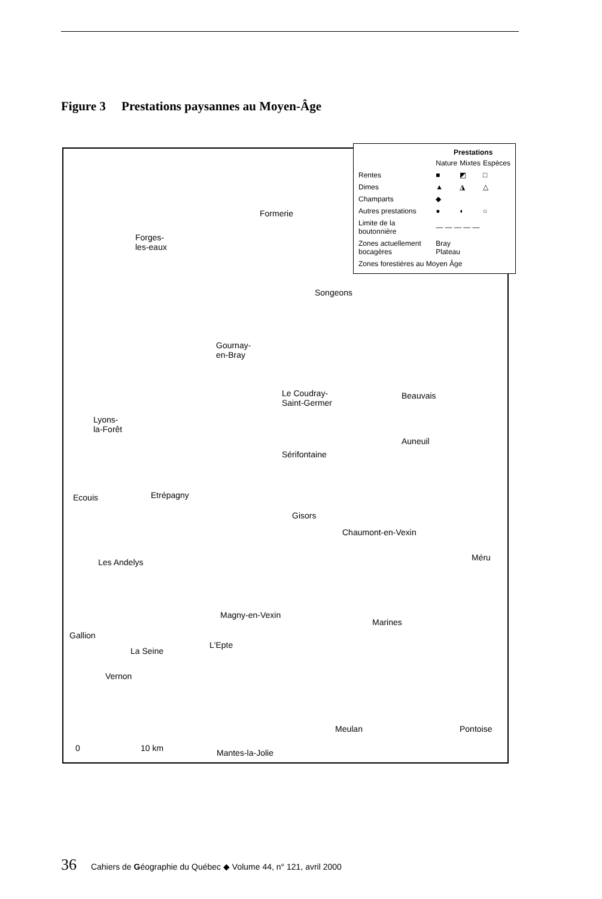Figure 3 Prestations paysannes au Moyen-Âge
| | Prestations | | |
| | Nature | Mixtes | Espèces |
| Rentes | ■ | ◩ | □ |
| Dimes | ▲ | ◮ | △ |
| Champarts | ◆ | | |
| Autres prestations | ● | ◐ | ○ |
| Limite de la boutonnière | — — — — — | | |
| Zones actuellement bocagères | Bray Plateau | | |
| Zones forestières au Moyen Âge | | | |
Formerie
Forges-
les-eaux
Songeons
Gournay-
en-Bray
Le Coudray-
Saint-Germer
Beauvais
Lyons-
la-Forêt
Auneuil
Sérifontaine
Ecouis Etrépagny
Gisors
Chaumont-en-Vexin
Méru Les Andelys
Magny-en-Vexin
Marines
Gallion
La Seine
L'Epte
Vernon
Meulan Pontoise
0 10 km Mantes-la-Jolie
36 Cahiers de Géographie du Québec ◆ Volume 44, n° 121, avril 2000